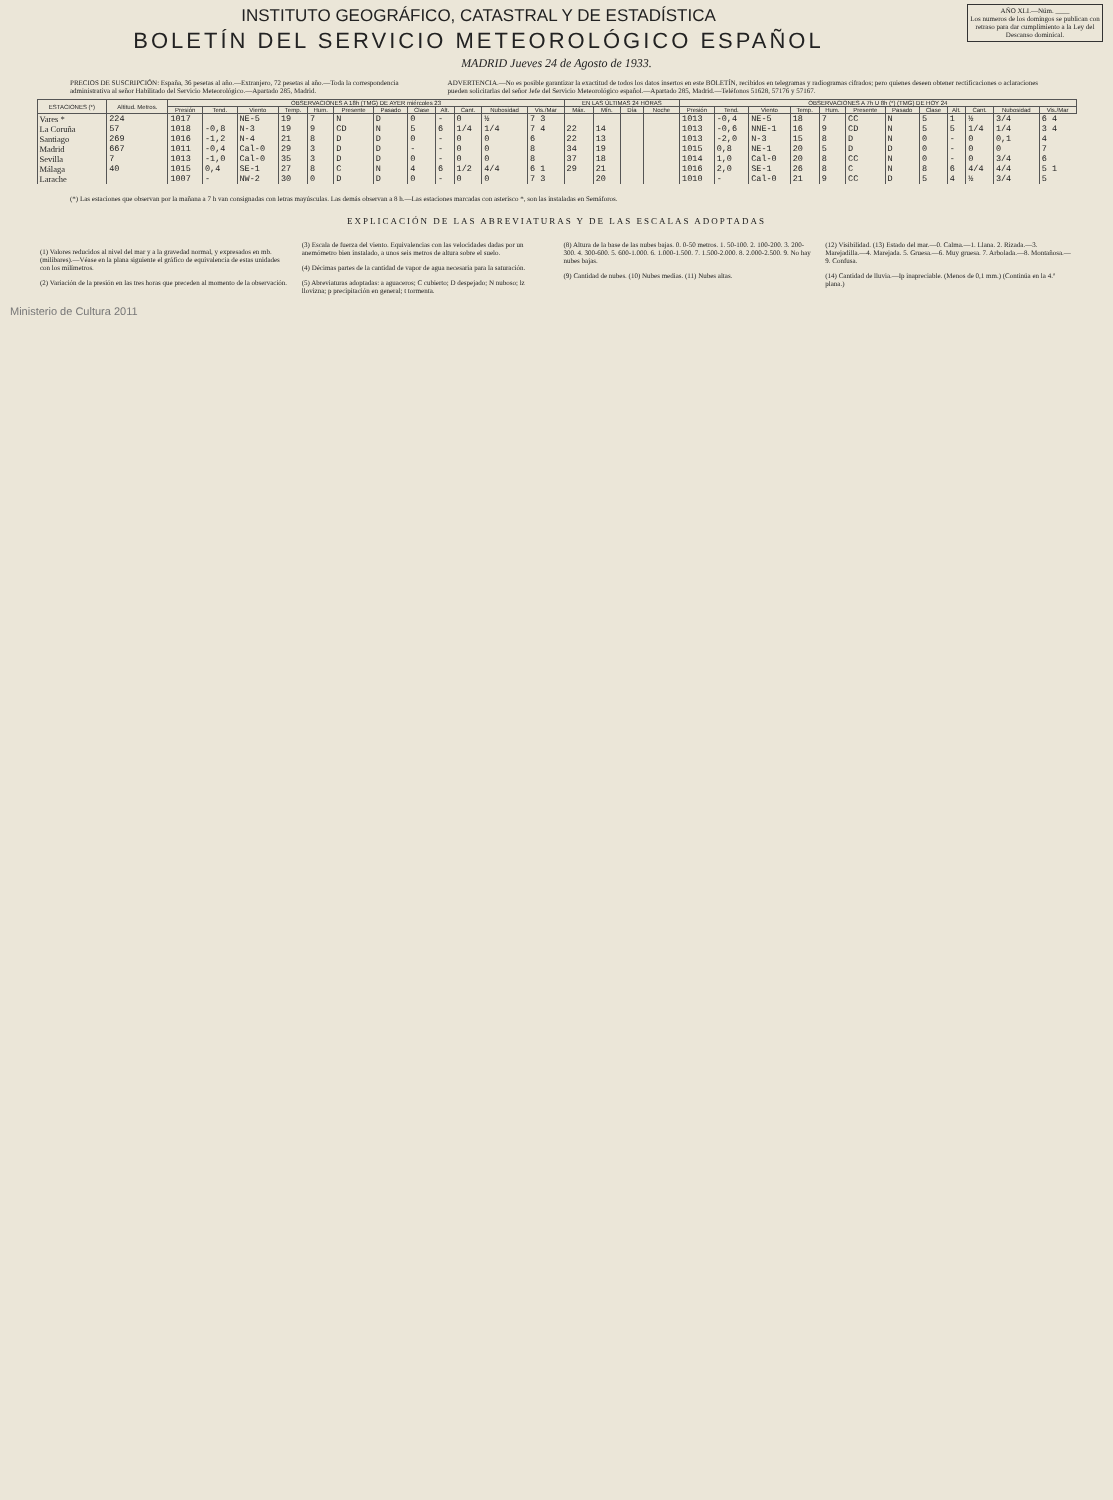AÑO XLI.—Núm. ____
Los numeros de los domingos se publican con retraso para dar cumplimiento a la Ley del Descanso dominical.
INSTITUTO GEOGRÁFICO, CATASTRAL Y DE ESTADÍSTICA
BOLETÍN DEL SERVICIO METEOROLÓGICO ESPAÑOL
MADRID Jueves 24 de Agosto de 1933.
PRECIOS DE SUSCRIPCIÓN: España, 36 pesetas al año.—Extranjero, 72 pesetas al año.—Toda la correspondencia administrativa al señor Habilitado del Servicio Meteorológico.—Apartado 285, Madrid.
ADVERTENCIA.—No es posible garantizar la exactitud de todos los datos insertos en este BOLETÍN, recibidos en telegramas y radiogramas cifrados; pero quienes deseen obtener rectificaciones o aclaraciones pueden solicitarlas del señor Jefe del Servicio Meteorológico español.—Apartado 285, Madrid.—Teléfonos 51628, 57176 y 57167.
| ESTACIONES (*) | Altitud. Metros. | OBSERVACIONES A 18h (TMG) DE AYER miércoles 23 | | | | | | | | | | | | EN LAS ÚLTIMAS 24 HORAS | | | | OBSERVACIONES A 7h U 8h (*) (TMG) DE HOY 24 | | | | | | | | | | | |
| --- | --- | --- | --- | --- | --- | --- | --- | --- | --- | --- | --- | --- | --- | --- | --- | --- | --- | --- | --- | --- | --- | --- | --- | --- | --- | --- | --- | --- | --- |
| | | Presión | Tend. | Viento | Temp. | Hum. | Presente | Pasado | Clase | Alt. | Cant. | Nubosidad | Vis./Mar | Máx. | Mín. | Día | Noche | Presión | Tend. | Viento | Temp. | Hum. | Presente | Pasado | Clase | Alt. | Cant. | Nubosidad | Vis./Mar |
| Vares * | 224 | 1017 | | NE-5 | 19 | 7 | N | D | 0 | - | 0 | ½ | 7 3 | | | | | 1013 | -0,4 | NE-5 | 18 | 7 | CC | N | 5 | 1 | ½ | 3/4 | 6 4 |
| La Coruña | 57 | 1018 | -0,8 | N-3 | 19 | 9 | CD | N | 5 | 6 | 1/4 | 1/4 | 7 4 | 22 | 14 | | | 1013 | -0,6 | NNE-1 | 16 | 9 | CD | N | 5 | 5 | 1/4 | 1/4 | 3 4 |
| Santiago | 269 | 1016 | -1,2 | N-4 | 21 | 8 | D | D | 0 | - | 0 | 0 | 6 | 22 | 13 | | | 1013 | -2,0 | N-3 | 15 | 8 | D | N | 0 | - | 0 | 0,1 | 4 |
| Madrid | 667 | 1011 | -0,4 | Cal-0 | 29 | 3 | D | D | - | - | 0 | 0 | 8 | 34 | 19 | | | 1015 | 0,8 | NE-1 | 20 | 5 | D | D | 0 | - | 0 | 0 | 7 |
| Sevilla | 7 | 1013 | -1,0 | Cal-0 | 35 | 3 | D | D | 0 | - | 0 | 0 | 8 | 37 | 18 | | | 1014 | 1,0 | Cal-0 | 20 | 8 | CC | N | 0 | - | 0 | 3/4 | 6 |
| Málaga | 40 | 1015 | 0,4 | SE-1 | 27 | 8 | C | N | 4 | 6 | 1/2 | 4/4 | 6 1 | 29 | 21 | | | 1016 | 2,0 | SE-1 | 26 | 8 | C | N | 8 | 6 | 4/4 | 4/4 | 5 1 |
| Larache | | 1007 | - | NW-2 | 30 | 0 | D | D | 0 | - | 0 | 0 | 7 3 | | 20 | | | 1010 | - | Cal-0 | 21 | 9 | CC | D | 5 | 4 | ½ | 3/4 | 5 |
(*) Las estaciones que observan por la mañana a 7 h van consignadas con letras mayúsculas. Las demás observan a 8 h.—Las estaciones marcadas con asterisco *, son las instaladas en Semáforos.
EXPLICACIÓN DE LAS ABREVIATURAS Y DE LAS ESCALAS ADOPTADAS
(1) Valores reducidos al nivel del mar y a la gravedad normal, y expresados en mb. (milibares).—Véase en la plana siguiente el gráfico de equivalencia de estas unidades con los milímetros.
(2) Variación de la presión en las tres horas que preceden al momento de la observación.
(3) Escala de fuerza del viento. Equivalencias con las velocidades dadas por un anemómetro bien instalado, a unos seis metros de altura sobre el suelo.
(4) Décimas partes de la cantidad de vapor de agua necesaria para la saturación.
(5) Abreviaturas adoptadas: a aguaceros; C cubierto; D despejado; N nuboso; lz llovizna; p precipitación en general; t tormenta.
(8) Altura de la base de las nubes bajas. 0. 0-50 metros. 1. 50-100. 2. 100-200. 3. 200-300. 4. 300-600. 5. 600-1.000. 6. 1.000-1.500. 7. 1.500-2.000. 8. 2.000-2.500. 9. No hay nubes bajas.
(9) Cantidad de nubes. (10) Nubes medias. (11) Nubes altas.
(12) Visibilidad. (13) Estado del mar.—0. Calma.—1. Llana. 2. Rizada.—3. Marejadilla.—4. Marejada. 5. Gruesa.—6. Muy gruesa. 7. Arbolada.—8. Montañosa.—9. Confusa.
(14) Cantidad de lluvia.—Ip inapreciable. (Menos de 0,1 mm.) (Continúa en la 4.ª plana.)
Ministerio de Cultura 2011